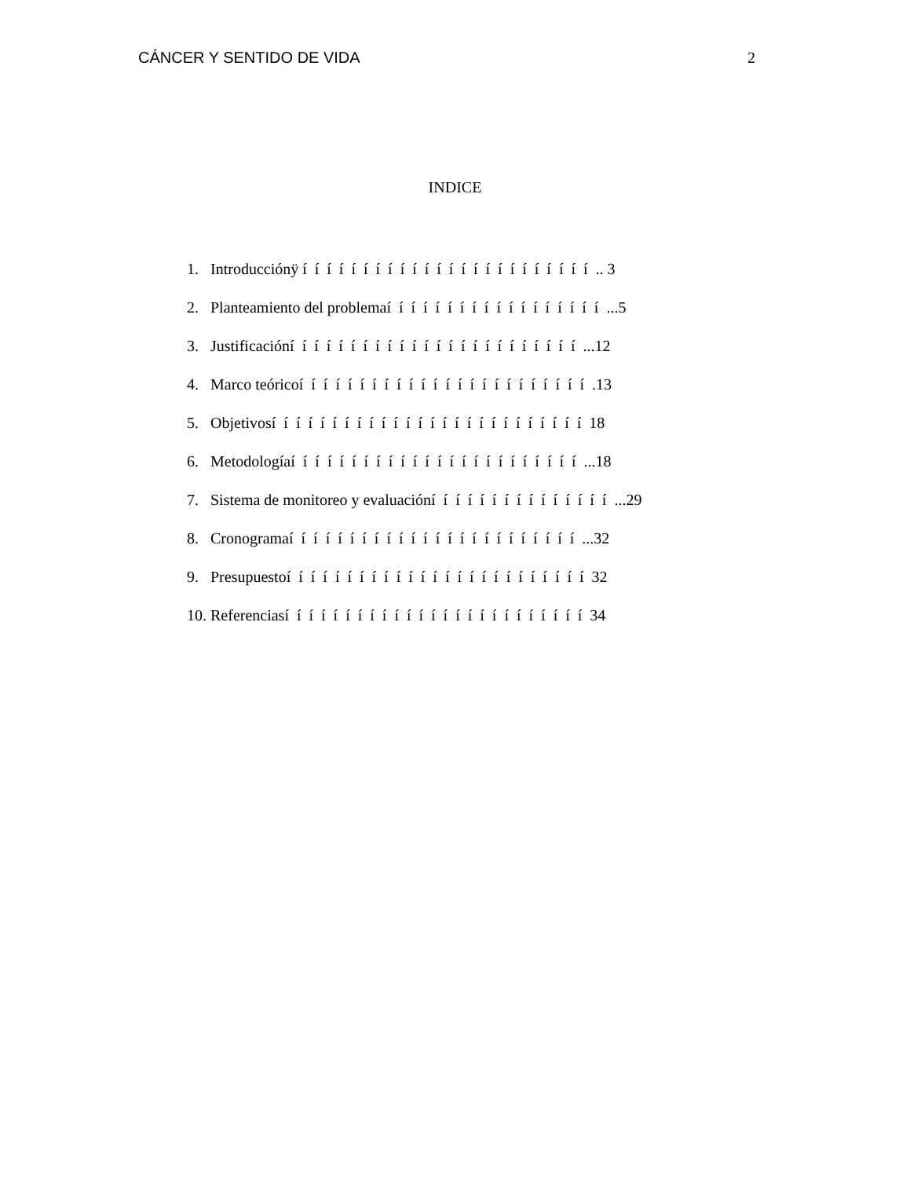CÁNCER Y SENTIDO DE VIDA 2
INDICE
1. Introducciónÿ í í í í í í í í í í í í í í í í í í í í í í í í .. 3
2. Planteamiento del problemaí í í í í í í í í í í í í í í í í í ...5
3. Justificacióní í í í í í í í í í í í í í í í í í í í í í í í ...12
4. Marco teóricoí í í í í í í í í í í í í í í í í í í í í í í í .13
5. Objetivosí í í í í í í í í í í í í í í í í í í í í í í í í í 18
6. Metodologíaí í í í í í í í í í í í í í í í í í í í í í í í ...18
7. Sistema de monitoreo y evaluacióní í í í í í í í í í í í í í í ...29
8. Cronogramaí í í í í í í í í í í í í í í í í í í í í í í í ...32
9. Presupuestoí í í í í í í í í í í í í í í í í í í í í í í í í 32
10. Referenciasí í í í í í í í í í í í í í í í í í í í í í í í í 34